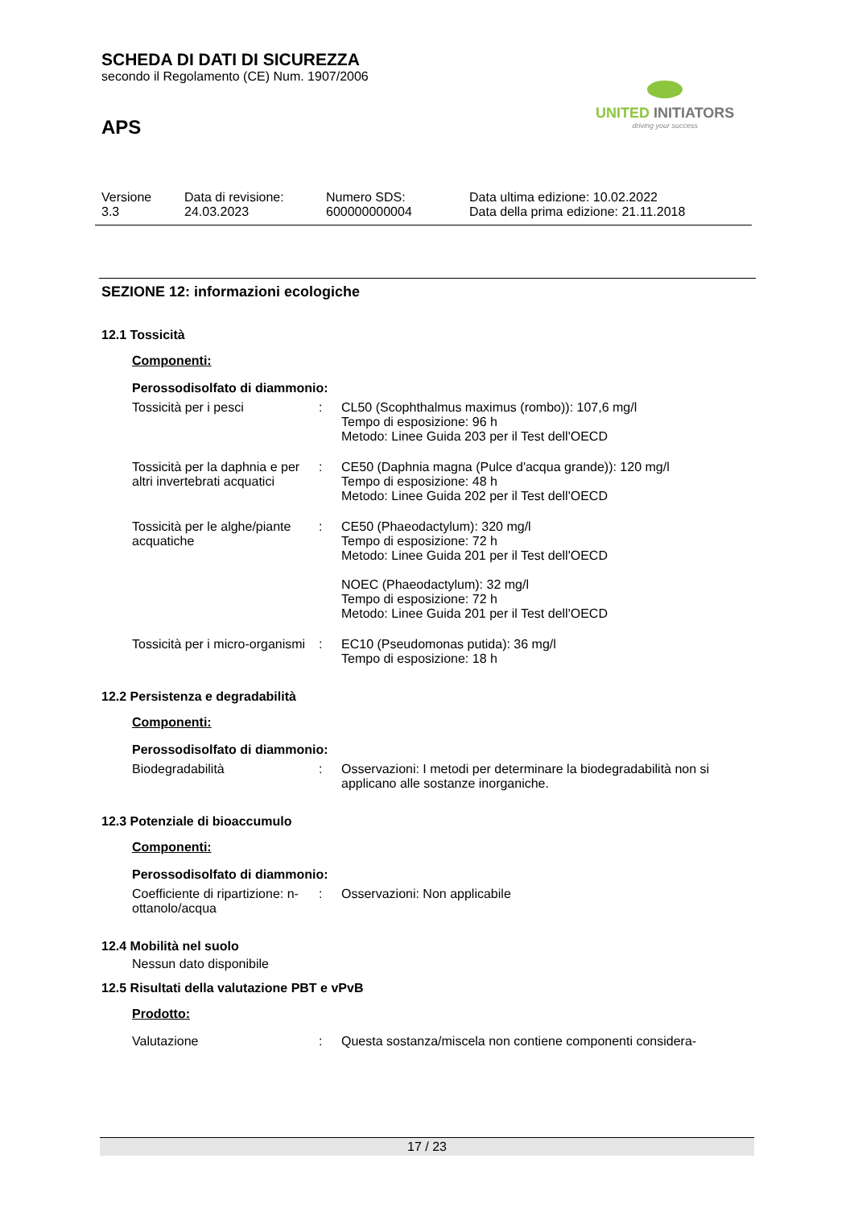SCHEDA DI DATI DI SICUREZZA
secondo il Regolamento (CE) Num. 1907/2006
APS
UNITED INITIATORS
driving your success
| Versione 3.3 | Data di revisione: 24.03.2023 | Numero SDS: 600000000004 | Data ultima edizione: 10.02.2022 Data della prima edizione: 21.11.2018 |
SEZIONE 12: informazioni ecologiche
12.1 Tossicità
Componenti:
Perossodisolfato di diammonio:
| Tossicità per i pesci | : | CL50 (Scophthalmus maximus (rombo)): 107,6 mg/l Tempo di esposizione: 96 h Metodo: Linee Guida 203 per il Test dell'OECD |
| Tossicità per la daphnia e per altri invertebrati acquatici | : | CE50 (Daphnia magna (Pulce d'acqua grande)): 120 mg/l Tempo di esposizione: 48 h Metodo: Linee Guida 202 per il Test dell'OECD |
| Tossicità per le alghe/piante acquatiche | : | CE50 (Phaeodactylum): 320 mg/l Tempo di esposizione: 72 h Metodo: Linee Guida 201 per il Test dell'OECD NOEC (Phaeodactylum): 32 mg/l Tempo di esposizione: 72 h Metodo: Linee Guida 201 per il Test dell'OECD |
| Tossicità per i micro-organismi | : | EC10 (Pseudomonas putida): 36 mg/l Tempo di esposizione: 18 h |
12.2 Persistenza e degradabilità
Componenti:
Perossodisolfato di diammonio:
| Biodegradabilità | : | Osservazioni: I metodi per determinare la biodegradabilità non si applicano alle sostanze inorganiche. |
12.3 Potenziale di bioaccumulo
Componenti:
Perossodisolfato di diammonio:
| Coefficiente di ripartizione: n-ottanolo/acqua | : | Osservazioni: Non applicabile |
12.4 Mobilità nel suolo
Nessun dato disponibile
12.5 Risultati della valutazione PBT e vPvB
Prodotto:
| Valutazione | : | Questa sostanza/miscela non contiene componenti considera- |
17 / 23